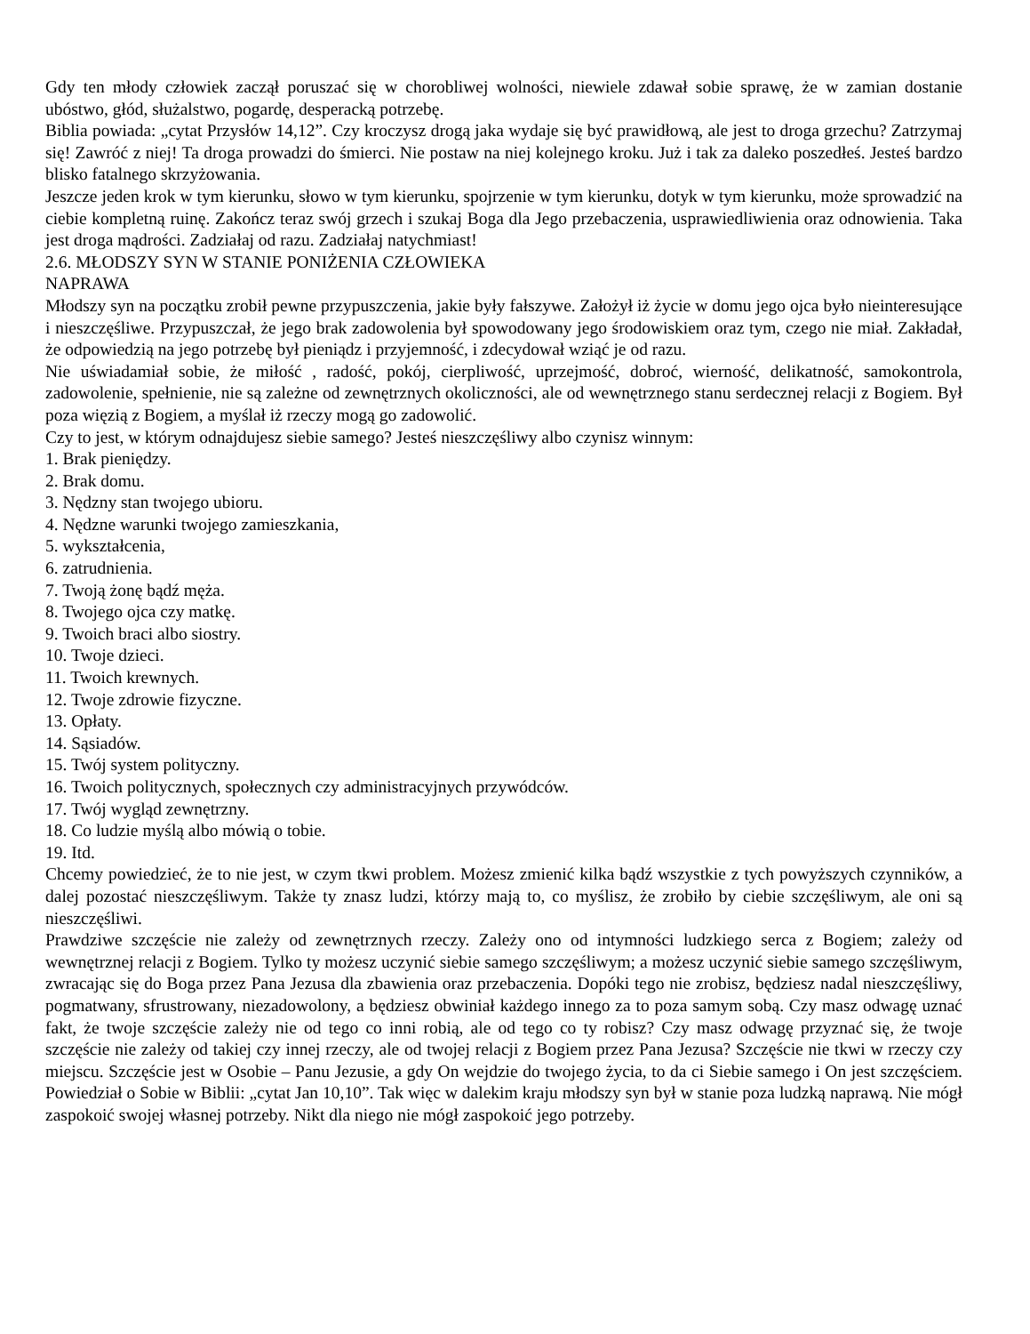Gdy ten młody człowiek zaczął poruszać się w chorobliwej wolności, niewiele zdawał sobie sprawę, że w zamian dostanie ubóstwo, głód, służalstwo, pogardę, desperacką potrzebę.
Biblia powiada: „cytat Przysłów 14,12”. Czy kroczysz drogą jaka wydaje się być prawidłową, ale jest to droga grzechu? Zatrzymaj się! Zawróć z niej! Ta droga prowadzi do śmierci. Nie postaw na niej kolejnego kroku. Już i tak za daleko poszedłeś. Jesteś bardzo blisko fatalnego skrzyżowania.
Jeszcze jeden krok w tym kierunku, słowo w tym kierunku, spojrzenie w tym kierunku, dotyk w tym kierunku, może sprowadzić na ciebie kompletną ruinę. Zakończ teraz swój grzech i szukaj Boga dla Jego przebaczenia, usprawiedliwienia oraz odnowienia. Taka jest droga mądrości. Zadziałaj od razu. Zadziałaj natychmiast!
2.6. MŁODSZY SYN W STANIE PONIŻENIA CZŁOWIEKA
NAPRAWA
Młodszy syn na początku zrobił pewne przypuszczenia, jakie były fałszywe. Założył iż życie w domu jego ojca było nieinteresujące i nieszczęśliwe. Przypuszczał, że jego brak zadowolenia był spowodowany jego środowiskiem oraz tym, czego nie miał. Zakładał, że odpowiedzią na jego potrzebę był pieniądz i przyjemność, i zdecydował wziąć je od razu.
Nie uświadamiał sobie, że miłość , radość, pokój, cierpliwość, uprzejmość, dobroć, wierność, delikatność, samokontrola, zadowolenie, spełnienie, nie są zależne od zewnętrznych okoliczności, ale od wewnętrznego stanu serdecznej relacji z Bogiem. Był poza więzią z Bogiem, a myślał iż rzeczy mogą go zadowolić.
Czy to jest, w którym odnajdujesz siebie samego? Jesteś nieszczęśliwy albo czynisz winnym:
1. Brak pieniędzy.
2. Brak domu.
3. Nędzny stan twojego ubioru.
4. Nędzne warunki twojego zamieszkania,
5. wykształcenia,
6. zatrudnienia.
7. Twoją żonę bądź męża.
8. Twojego ojca czy matkę.
9. Twoich braci albo siostry.
10. Twoje dzieci.
11. Twoich krewnych.
12. Twoje zdrowie fizyczne.
13. Opłaty.
14. Sąsiadów.
15. Twój system polityczny.
16. Twoich politycznych, społecznych czy administracyjnych przywódców.
17. Twój wygląd zewnętrzny.
18. Co ludzie myślą albo mówią o tobie.
19. Itd.
Chcemy powiedzieć, że to nie jest, w czym tkwi problem. Możesz zmienić kilka bądź wszystkie z tych powyższych czynników, a dalej pozostać nieszczęśliwym. Także ty znasz ludzi, którzy mają to, co myślisz, że zrobiło by ciebie szczęśliwym, ale oni są nieszczęśliwi.
Prawdziwe szczęście nie zależy od zewnętrznych rzeczy. Zależy ono od intymności ludzkiego serca z Bogiem; zależy od wewnętrznej relacji z Bogiem. Tylko ty możesz uczynić siebie samego szczęśliwym; a możesz uczynić siebie samego szczęśliwym, zwracając się do Boga przez Pana Jezusa dla zbawienia oraz przebaczenia. Dopóki tego nie zrobisz, będziesz nadal nieszczęśliwy, pogmatwany, sfrustrowany, niezadowolony, a będziesz obwiniał każdego innego za to poza samym sobą. Czy masz odwagę uznać fakt, że twoje szczęście zależy nie od tego co inni robią, ale od tego co ty robisz? Czy masz odwagę przyznać się, że twoje szczęście nie zależy od takiej czy innej rzeczy, ale od twojej relacji z Bogiem przez Pana Jezusa? Szczęście nie tkwi w rzeczy czy miejscu. Szczęście jest w Osobie – Panu Jezusie, a gdy On wejdzie do twojego życia, to da ci Siebie samego i On jest szczęściem. Powiedział o Sobie w Biblii: „cytat Jan 10,10”. Tak więc w dalekim kraju młodszy syn był w stanie poza ludzką naprawą. Nie mógł zaspokoić swojej własnej potrzeby. Nikt dla niego nie mógł zaspokoić jego potrzeby.